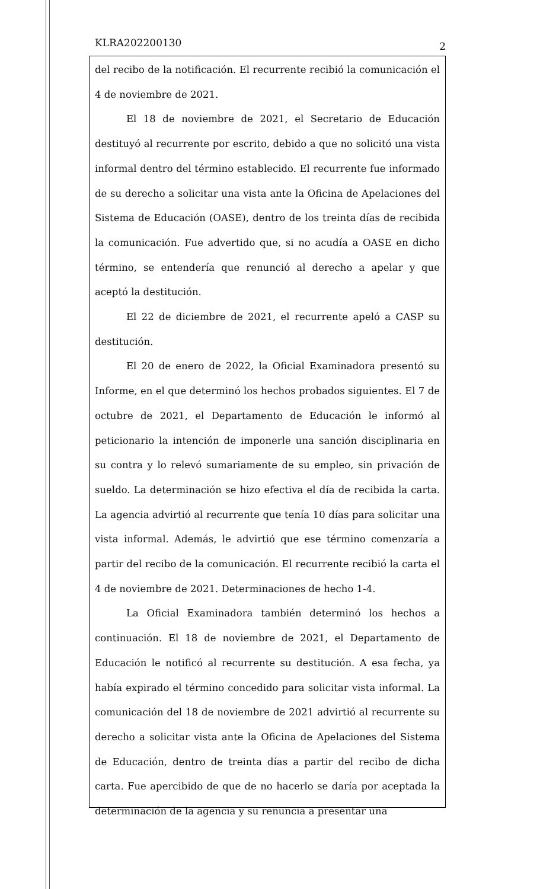KLRA202200130 2
del recibo de la notificación. El recurrente recibió la comunicación el 4 de noviembre de 2021.
El 18 de noviembre de 2021, el Secretario de Educación destituyó al recurrente por escrito, debido a que no solicitó una vista informal dentro del término establecido. El recurrente fue informado de su derecho a solicitar una vista ante la Oficina de Apelaciones del Sistema de Educación (OASE), dentro de los treinta días de recibida la comunicación. Fue advertido que, si no acudía a OASE en dicho término, se entendería que renunció al derecho a apelar y que aceptó la destitución.
El 22 de diciembre de 2021, el recurrente apeló a CASP su destitución.
El 20 de enero de 2022, la Oficial Examinadora presentó su Informe, en el que determinó los hechos probados siguientes. El 7 de octubre de 2021, el Departamento de Educación le informó al peticionario la intención de imponerle una sanción disciplinaria en su contra y lo relevó sumariamente de su empleo, sin privación de sueldo. La determinación se hizo efectiva el día de recibida la carta. La agencia advirtió al recurrente que tenía 10 días para solicitar una vista informal. Además, le advirtió que ese término comenzaría a partir del recibo de la comunicación. El recurrente recibió la carta el 4 de noviembre de 2021. Determinaciones de hecho 1-4.
La Oficial Examinadora también determinó los hechos a continuación. El 18 de noviembre de 2021, el Departamento de Educación le notificó al recurrente su destitución. A esa fecha, ya había expirado el término concedido para solicitar vista informal. La comunicación del 18 de noviembre de 2021 advirtió al recurrente su derecho a solicitar vista ante la Oficina de Apelaciones del Sistema de Educación, dentro de treinta días a partir del recibo de dicha carta. Fue apercibido de que de no hacerlo se daría por aceptada la determinación de la agencia y su renuncia a presentar una